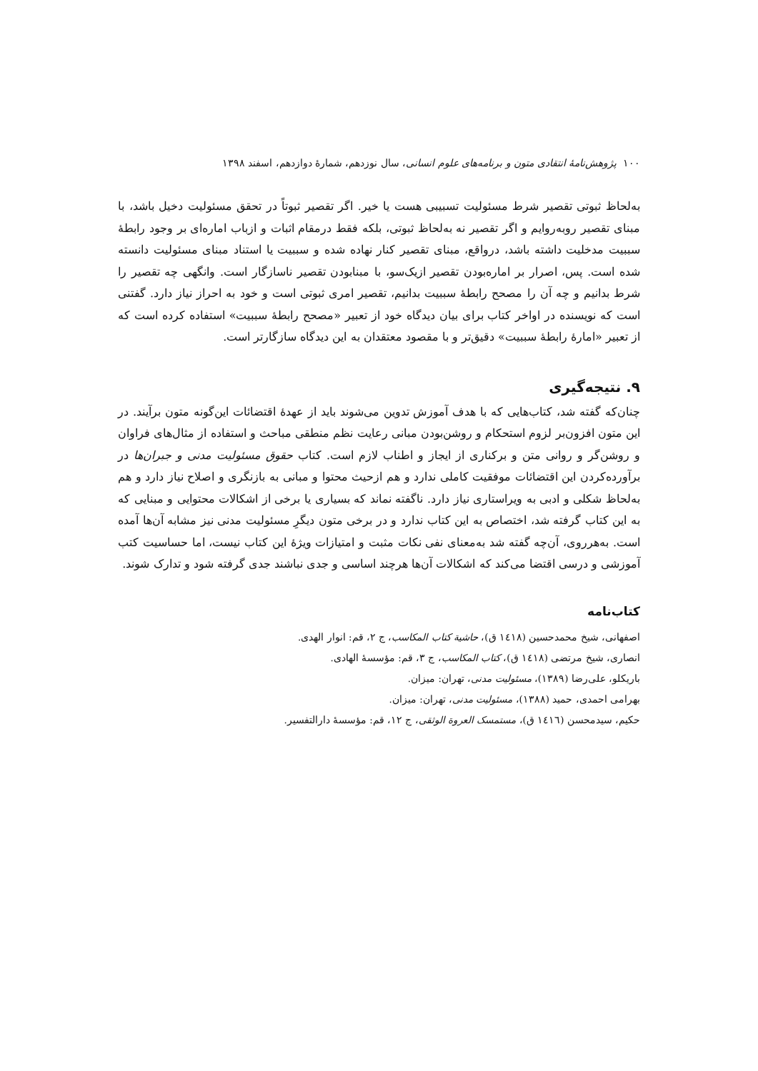۱۰۰ پژوهش‌نامهٔ انتقادی متون و برنامه‌های علوم انسانی، سال نوزدهم، شمارهٔ دوازدهم، اسفند ۱۳۹۸
به‌لحاظ ثبوتی تقصیر شرط مسئولیت تسبیبی هست یا خیر. اگر تقصیر ثبوتاً در تحقق مسئولیت دخیل باشد، با مبنای تقصیر روبه‌روایم و اگر تقصیر نه به‌لحاظ ثبوتی، بلکه فقط درمقام اثبات و ازباب اماره‌ای بر وجود رابطهٔ سببیت مدخلیت داشته باشد، درواقع، مبنای تقصیر کنار نهاده شده و سببیت یا استناد مبنای مسئولیت دانسته شده است. پس، اصرار بر اماره‌بودن تقصیر ازیک‌سو، با مبنابودن تقصیر ناسازگار است. وانگهی چه تقصیر را شرط بدانیم و چه آن را مصحح رابطهٔ سببیت بدانیم، تقصیر امری ثبوتی است و خود به احراز نیاز دارد. گفتنی است که نویسنده در اواخر کتاب برای بیان دیدگاه خود از تعبیر «مصحح رابطهٔ سببیت» استفاده کرده است که از تعبیر «امارهٔ رابطهٔ سببیت» دقیق‌تر و با مقصود معتقدان به این دیدگاه سازگارتر است.
۹. نتیجه‌گیری
چنان‌که گفته شد، کتاب‌هایی که با هدف آموزش تدوین می‌شوند باید از عهدهٔ اقتضائات این‌گونه متون برآیند. در این متون افزون‌بر لزوم استحکام و روشن‌بودن مبانی رعایت نظم منطقی مباحث و استفاده از مثال‌های فراوان و روشن‌گر و روانی متن و برکناری از ایجاز و اطناب لازم است. کتاب حقوق مسئولیت مدنی و جبران‌ها در برآورده‌کردن این اقتضائات موفقیت کاملی ندارد و هم ازحیث محتوا و مبانی به بازنگری و اصلاح نیاز دارد و هم به‌لحاظ شکلی و ادبی به ویراستاری نیاز دارد. ناگفته نماند که بسیاری یا برخی از اشکالات محتوایی و مبنایی که به این کتاب گرفته شد، اختصاص به این کتاب ندارد و در برخی متون دیگرِ مسئولیت مدنی نیز مشابه آن‌ها آمده است. به‌هرروی، آن‌چه گفته شد به‌معنای نفی نکات مثبت و امتیازات ویژهٔ این کتاب نیست، اما حساسیت کتب آموزشی و درسی اقتضا می‌کند که اشکالات آن‌ها هرچند اساسی و جدی نباشند جدی گرفته شود و تدارک شوند.
کتاب‌نامه
اصفهانی، شیخ محمدحسین (۱٤۱۸ ق)، حاشیة کتاب المکاسب، ج ۲، قم: انوار الهدی.
انصاری، شیخ مرتضی (۱٤۱۸ ق)، کتاب المکاسب، ج ۳، قم: مؤسسهٔ الهادی.
باریکلو، علی‌رضا (۱۳۸۹)، مسئولیت مدنی، تهران: میزان.
بهرامی احمدی، حمید (۱۳۸۸)، مسئولیت مدنی، تهران: میزان.
حکیم، سیدمحسن (۱٤۱٦ ق)، مستمسک العروة الوثقی، ج ۱۲، قم: مؤسسهٔ دارالتفسیر.